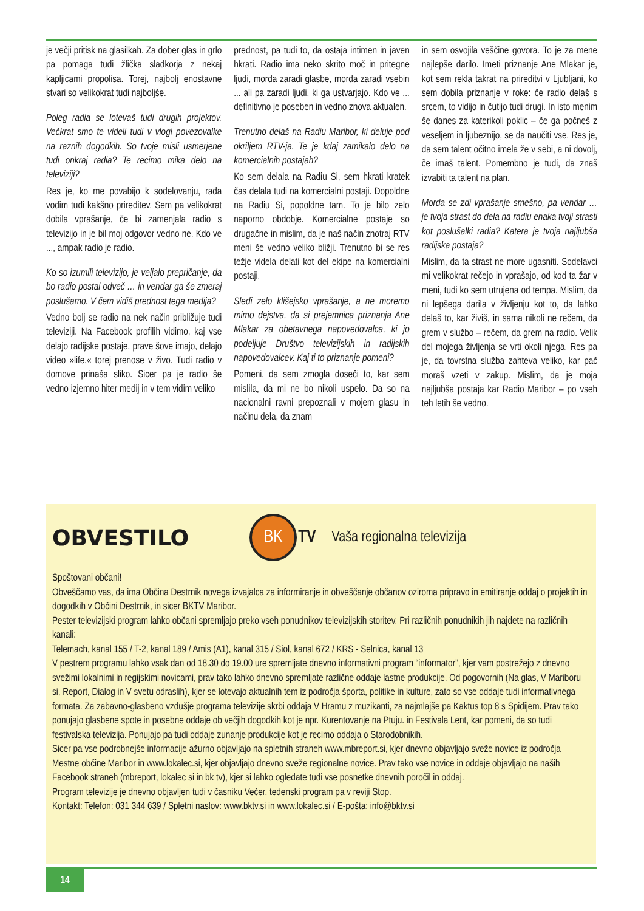je večji pritisk na glasilkah. Za dober glas in grlo pa pomaga tudi žlička sladkorja z nekaj kapljicami propolisa. Torej, najbolj enostavne stvari so velikokrat tudi najboljše.
Poleg radia se lotevaš tudi drugih projektov. Večkrat smo te videli tudi v vlogi povezovalke na raznih dogodkih. So tvoje misli usmerjene tudi onkraj radia? Te recimo mika delo na televiziji?
Res je, ko me povabijo k sodelovanju, rada vodim tudi kakšno prireditev. Sem pa velikokrat dobila vprašanje, če bi zamenjala radio s televizijo in je bil moj odgovor vedno ne. Kdo ve ..., ampak radio je radio.
Ko so izumili televizijo, je veljalo prepričanje, da bo radio postal odveč … in vendar ga še zmeraj poslušamo. V čem vidiš prednost tega medija?
Vedno bolj se radio na nek način približuje tudi televiziji. Na Facebook profilih vidimo, kaj vse delajo radijske postaje, prave šove imajo, delajo video »life,« torej prenose v živo. Tudi radio v domove prinaša sliko. Sicer pa je radio še vedno izjemno hiter medij in v tem vidim veliko
prednost, pa tudi to, da ostaja intimen in javen hkrati. Radio ima neko skrito moč in pritegne ljudi, morda zaradi glasbe, morda zaradi vsebin ... ali pa zaradi ljudi, ki ga ustvarjajo. Kdo ve ... definitivno je poseben in vedno znova aktualen.
Trenutno delaš na Radiu Maribor, ki deluje pod okriljem RTV-ja. Te je kdaj zamikalo delo na komercialnih postajah?
Ko sem delala na Radiu Si, sem hkrati kratek čas delala tudi na komercialni postaji. Dopoldne na Radiu Si, popoldne tam. To je bilo zelo naporno obdobje. Komercialne postaje so drugačne in mislim, da je naš način znotraj RTV meni še vedno veliko bližji. Trenutno bi se res težje videla delati kot del ekipe na komercialni postaji.
Sledi zelo klišejsko vprašanje, a ne moremo mimo dejstva, da si prejemnica priznanja Ane Mlakar za obetavnega napovedovalca, ki jo podeljuje Društvo televizijskih in radijskih napovedovalcev. Kaj ti to priznanje pomeni?
Pomeni, da sem zmogla doseči to, kar sem mislila, da mi ne bo nikoli uspelo. Da so na nacionalni ravni prepoznali v mojem glasu in načinu dela, da znam
in sem osvojila veščine govora. To je za mene najlepše darilo. Imeti priznanje Ane Mlakar je, kot sem rekla takrat na prireditvi v Ljubljani, ko sem dobila priznanje v roke: če radio delaš s srcem, to vidijo in čutijo tudi drugi. In isto menim še danes za katerikoli poklic – če ga počneš z veseljem in ljubeznijo, se da naučiti vse. Res je, da sem talent očitno imela že v sebi, a ni dovolj, če imaš talent. Pomembno je tudi, da znaš izvabiti ta talent na plan.
Morda se zdi vprašanje smešno, pa vendar … je tvoja strast do dela na radiu enaka tvoji strasti kot poslušalki radia? Katera je tvoja najljubša radijska postaja?
Mislim, da ta strast ne more ugasniti. Sodelavci mi velikokrat rečejo in vprašajo, od kod ta žar v meni, tudi ko sem utrujena od tempa. Mislim, da ni lepšega darila v življenju kot to, da lahko delaš to, kar živiš, in sama nikoli ne rečem, da grem v službo – rečem, da grem na radio. Velik del mojega življenja se vrti okoli njega. Res pa je, da tovrstna služba zahteva veliko, kar pač moraš vzeti v zakup. Mislim, da je moja najljubša postaja kar Radio Maribor – po vseh teh letih še vedno.
OBVESTILO
BK
TV Vaša regionalna televizija
Spoštovani občani!
Obveščamo vas, da ima Občina Destrnik novega izvajalca za informiranje in obveščanje občanov oziroma pripravo in emitiranje oddaj o projektih in dogodkih v Občini Destrnik, in sicer BKTV Maribor.
Pester televizijski program lahko občani spremljajo preko vseh ponudnikov televizijskih storitev. Pri različnih ponudnikih jih najdete na različnih kanali:
Telemach, kanal 155 / T-2, kanal 189 / Amis (A1), kanal 315 / Siol, kanal 672 / KRS - Selnica, kanal 13
V pestrem programu lahko vsak dan od 18.30 do 19.00 ure spremljate dnevno informativni program “informator”, kjer vam postrežejo z dnevno svežimi lokalnimi in regijskimi novicami, prav tako lahko dnevno spremljate različne oddaje lastne produkcije. Od pogovornih (Na glas, V Mariboru si, Report, Dialog in V svetu odraslih), kjer se lotevajo aktualnih tem iz področja športa, politike in kulture, zato so vse oddaje tudi informativnega formata. Za zabavno-glasbeno vzdušje programa televizije skrbi oddaja V Hramu z muzikanti, za najmlajše pa Kaktus top 8 s Spidijem. Prav tako ponujajo glasbene spote in posebne oddaje ob večjih dogodkih kot je npr. Kurentovanje na Ptuju. in Festivala Lent, kar pomeni, da so tudi festivalska televizija. Ponujajo pa tudi oddaje zunanje produkcije kot je recimo oddaja o Starodobnikih.
Sicer pa vse podrobnejše informacije ažurno objavljajo na spletnih straneh www.mbreport.si, kjer dnevno objavljajo sveže novice iz področja Mestne občine Maribor in www.lokalec.si, kjer objavljajo dnevno sveže regionalne novice. Prav tako vse novice in oddaje objavljajo na naših Facebook straneh (mbreport, lokalec si in bk tv), kjer si lahko ogledate tudi vse posnetke dnevnih poročil in oddaj.
Program televizije je dnevno objavljen tudi v časniku Večer, tedenski program pa v reviji Stop.
Kontakt: Telefon: 031 344 639 / Spletni naslov: www.bktv.si in www.lokalec.si / E-pošta: info@bktv.si
14